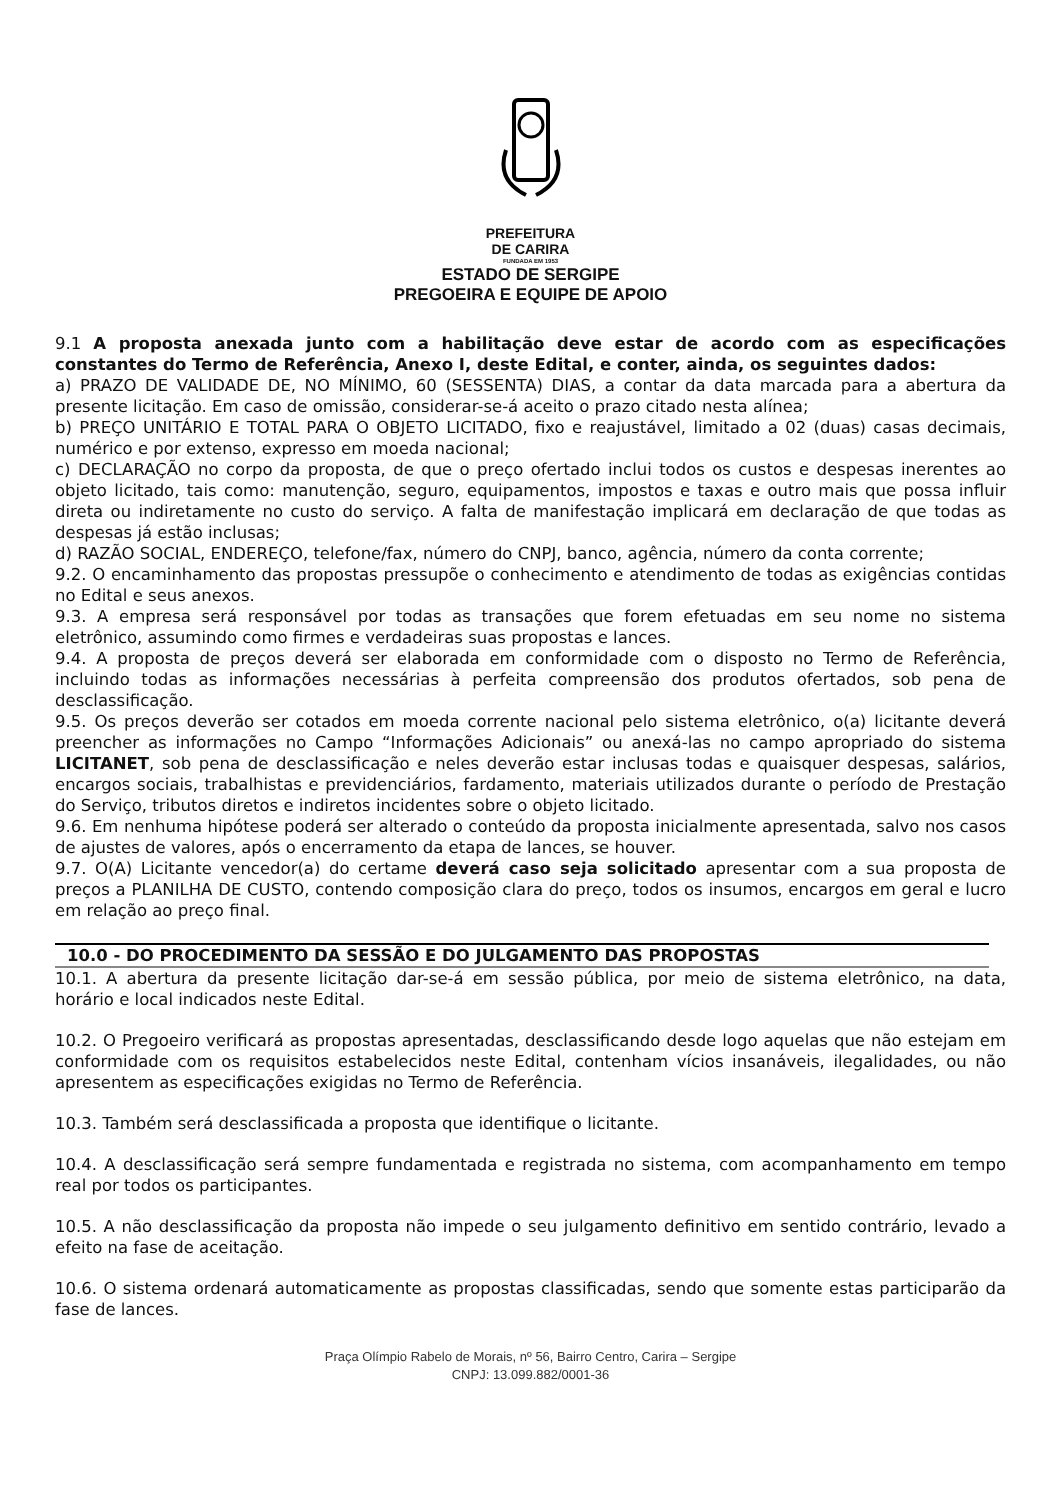PREFEITURA
DE CARIRA
FUNDADA EM 1953
ESTADO DE SERGIPE
PREGOEIRA E EQUIPE DE APOIO
9.1 A proposta anexada junto com a habilitação deve estar de acordo com as especificações constantes do Termo de Referência, Anexo I, deste Edital, e conter, ainda, os seguintes dados:
a) PRAZO DE VALIDADE DE, NO MÍNIMO, 60 (SESSENTA) DIAS, a contar da data marcada para a abertura da presente licitação. Em caso de omissão, considerar-se-á aceito o prazo citado nesta alínea;
b) PREÇO UNITÁRIO E TOTAL PARA O OBJETO LICITADO, fixo e reajustável, limitado a 02 (duas) casas decimais, numérico e por extenso, expresso em moeda nacional;
c) DECLARAÇÃO no corpo da proposta, de que o preço ofertado inclui todos os custos e despesas inerentes ao objeto licitado, tais como: manutenção, seguro, equipamentos, impostos e taxas e outro mais que possa influir direta ou indiretamente no custo do serviço. A falta de manifestação implicará em declaração de que todas as despesas já estão inclusas;
d) RAZÃO SOCIAL, ENDEREÇO, telefone/fax, número do CNPJ, banco, agência, número da conta corrente;
9.2. O encaminhamento das propostas pressupõe o conhecimento e atendimento de todas as exigências contidas no Edital e seus anexos.
9.3. A empresa será responsável por todas as transações que forem efetuadas em seu nome no sistema eletrônico, assumindo como firmes e verdadeiras suas propostas e lances.
9.4. A proposta de preços deverá ser elaborada em conformidade com o disposto no Termo de Referência, incluindo todas as informações necessárias à perfeita compreensão dos produtos ofertados, sob pena de desclassificação.
9.5. Os preços deverão ser cotados em moeda corrente nacional pelo sistema eletrônico, o(a) licitante deverá preencher as informações no Campo “Informações Adicionais” ou anexá-las no campo apropriado do sistema LICITANET, sob pena de desclassificação e neles deverão estar inclusas todas e quaisquer despesas, salários, encargos sociais, trabalhistas e previdenciários, fardamento, materiais utilizados durante o período de Prestação do Serviço, tributos diretos e indiretos incidentes sobre o objeto licitado.
9.6. Em nenhuma hipótese poderá ser alterado o conteúdo da proposta inicialmente apresentada, salvo nos casos de ajustes de valores, após o encerramento da etapa de lances, se houver.
9.7. O(A) Licitante vencedor(a) do certame deverá caso seja solicitado apresentar com a sua proposta de preços a PLANILHA DE CUSTO, contendo composição clara do preço, todos os insumos, encargos em geral e lucro em relação ao preço final.
10.0 - DO PROCEDIMENTO DA SESSÃO E DO JULGAMENTO DAS PROPOSTAS
10.1. A abertura da presente licitação dar-se-á em sessão pública, por meio de sistema eletrônico, na data, horário e local indicados neste Edital.
10.2. O Pregoeiro verificará as propostas apresentadas, desclassificando desde logo aquelas que não estejam em conformidade com os requisitos estabelecidos neste Edital, contenham vícios insanáveis, ilegalidades, ou não apresentem as especificações exigidas no Termo de Referência.
10.3. Também será desclassificada a proposta que identifique o licitante.
10.4. A desclassificação será sempre fundamentada e registrada no sistema, com acompanhamento em tempo real por todos os participantes.
10.5. A não desclassificação da proposta não impede o seu julgamento definitivo em sentido contrário, levado a efeito na fase de aceitação.
10.6. O sistema ordenará automaticamente as propostas classificadas, sendo que somente estas participarão da fase de lances.
Praça Olímpio Rabelo de Morais, nº 56, Bairro Centro, Carira – Sergipe
CNPJ: 13.099.882/0001-36